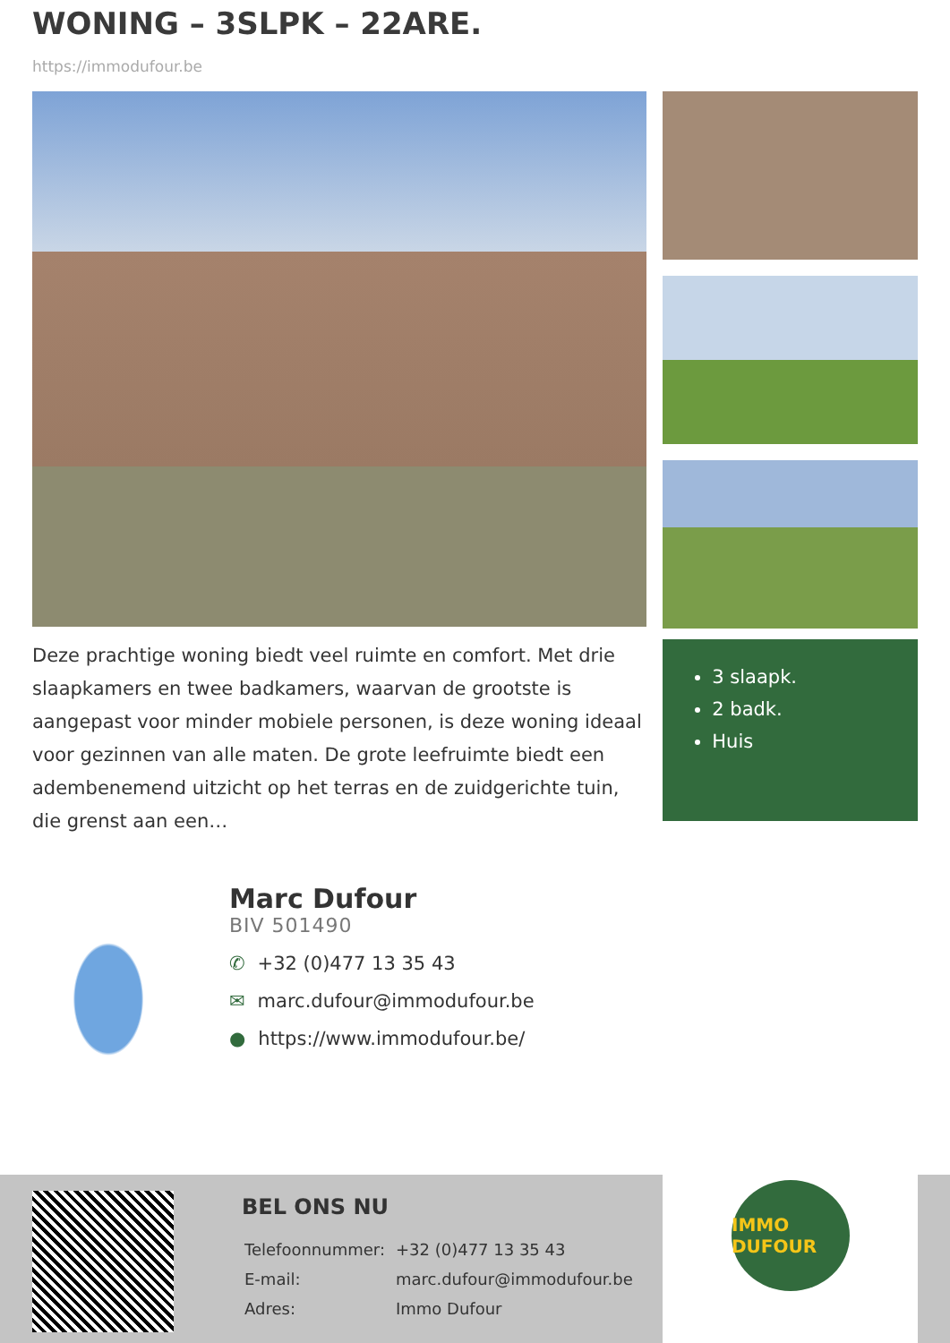WONING – 3SLPK – 22ARE.
https://immodufour.be
Deze prachtige woning biedt veel ruimte en comfort. Met drie slaapkamers en twee badkamers, waarvan de grootste is aangepast voor minder mobiele personen, is deze woning ideaal voor gezinnen van alle maten. De grote leefruimte biedt een adembenemend uitzicht op het terras en de zuidgerichte tuin, die grenst aan een…
3 slaapk.
2 badk.
Huis
Marc Dufour
BIV 501490
✆ +32 (0)477 13 35 43
✉ marc.dufour@immodufour.be
● https://www.immodufour.be/
BEL ONS NU
| Telefoonnummer: | +32 (0)477 13 35 43 |
| E-mail: | marc.dufour@immodufour.be |
| Adres: | Immo Dufour |
IMMO DUFOUR